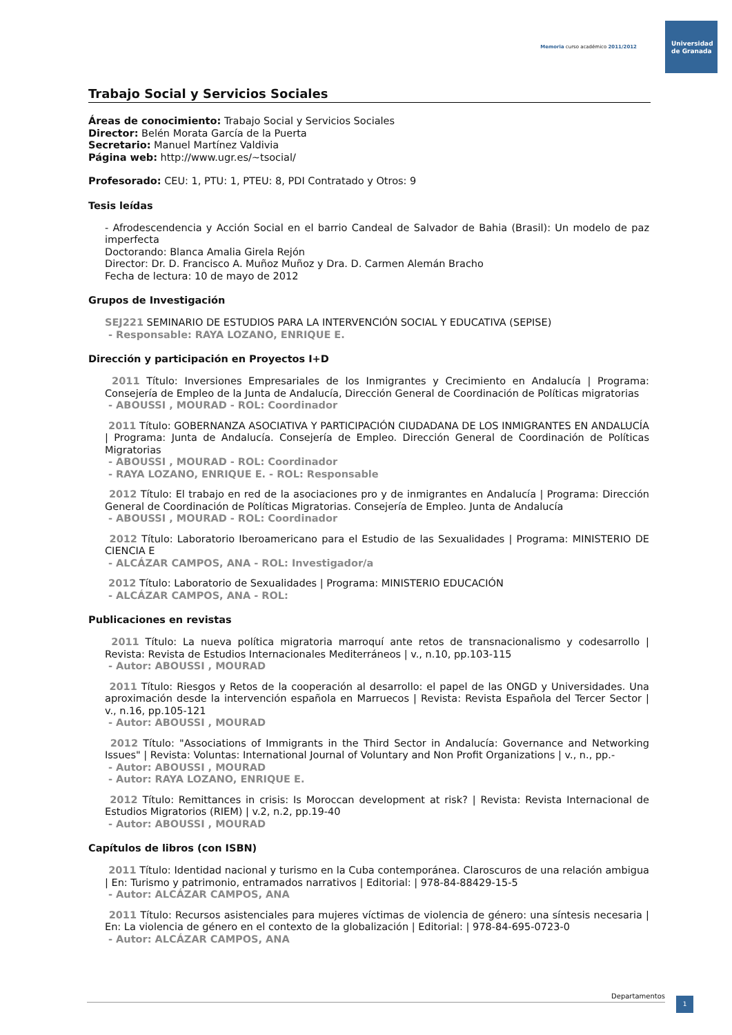Memoria curso académico 2011/2012
Universidad
de Granada
Trabajo Social y Servicios Sociales
Áreas de conocimiento: Trabajo Social y Servicios Sociales
Director: Belén Morata García de la Puerta
Secretario: Manuel Martínez Valdivia
Página web: http://www.ugr.es/~tsocial/
Profesorado: CEU: 1, PTU: 1, PTEU: 8, PDI Contratado y Otros: 9
Tesis leídas
- Afrodescendencia y Acción Social en el barrio Candeal de Salvador de Bahia (Brasil): Un modelo de paz imperfecta
Doctorando: Blanca Amalia Girela Rejón
Director: Dr. D. Francisco A. Muñoz Muñoz y Dra. D. Carmen Alemán Bracho
Fecha de lectura: 10 de mayo de 2012
Grupos de Investigación
SEJ221 SEMINARIO DE ESTUDIOS PARA LA INTERVENCIÓN SOCIAL Y EDUCATIVA (SEPISE)
- Responsable: RAYA LOZANO, ENRIQUE E.
Dirección y participación en Proyectos I+D
2011 Título: Inversiones Empresariales de los Inmigrantes y Crecimiento en Andalucía | Programa: Consejería de Empleo de la Junta de Andalucía, Dirección General de Coordinación de Políticas migratorias
- ABOUSSI , MOURAD - ROL: Coordinador
2011 Título: GOBERNANZA ASOCIATIVA Y PARTICIPACIÓN CIUDADANA DE LOS INMIGRANTES EN ANDALUCÍA | Programa: Junta de Andalucía. Consejería de Empleo. Dirección General de Coordinación de Políticas Migratorias
- ABOUSSI , MOURAD - ROL: Coordinador
- RAYA LOZANO, ENRIQUE E. - ROL: Responsable
2012 Título: El trabajo en red de la asociaciones pro y de inmigrantes en Andalucía | Programa: Dirección General de Coordinación de Políticas Migratorias. Consejería de Empleo. Junta de Andalucía
- ABOUSSI , MOURAD - ROL: Coordinador
2012 Título: Laboratorio Iberoamericano para el Estudio de las Sexualidades | Programa: MINISTERIO DE CIENCIA E
- ALCÁZAR CAMPOS, ANA - ROL: Investigador/a
2012 Título: Laboratorio de Sexualidades | Programa: MINISTERIO EDUCACIÓN
- ALCÁZAR CAMPOS, ANA - ROL:
Publicaciones en revistas
2011 Título: La nueva política migratoria marroquí ante retos de transnacionalismo y codesarrollo | Revista: Revista de Estudios Internacionales Mediterráneos | v., n.10, pp.103-115
- Autor: ABOUSSI , MOURAD
2011 Título: Riesgos y Retos de la cooperación al desarrollo: el papel de las ONGD y Universidades. Una aproximación desde la intervención española en Marruecos | Revista: Revista Española del Tercer Sector | v., n.16, pp.105-121
- Autor: ABOUSSI , MOURAD
2012 Título: "Associations of Immigrants in the Third Sector in Andalucía: Governance and Networking Issues" | Revista: Voluntas: International Journal of Voluntary and Non Profit Organizations | v., n., pp.-
- Autor: ABOUSSI , MOURAD
- Autor: RAYA LOZANO, ENRIQUE E.
2012 Título: Remittances in crisis: Is Moroccan development at risk? | Revista: Revista Internacional de Estudios Migratorios (RIEM) | v.2, n.2, pp.19-40
- Autor: ABOUSSI , MOURAD
Capítulos de libros (con ISBN)
2011 Título: Identidad nacional y turismo en la Cuba contemporánea. Claroscuros de una relación ambigua | En: Turismo y patrimonio, entramados narrativos | Editorial: | 978-84-88429-15-5
- Autor: ALCÁZAR CAMPOS, ANA
2011 Título: Recursos asistenciales para mujeres víctimas de violencia de género: una síntesis necesaria | En: La violencia de género en el contexto de la globalización | Editorial: | 978-84-695-0723-0
- Autor: ALCÁZAR CAMPOS, ANA
Departamentos 1